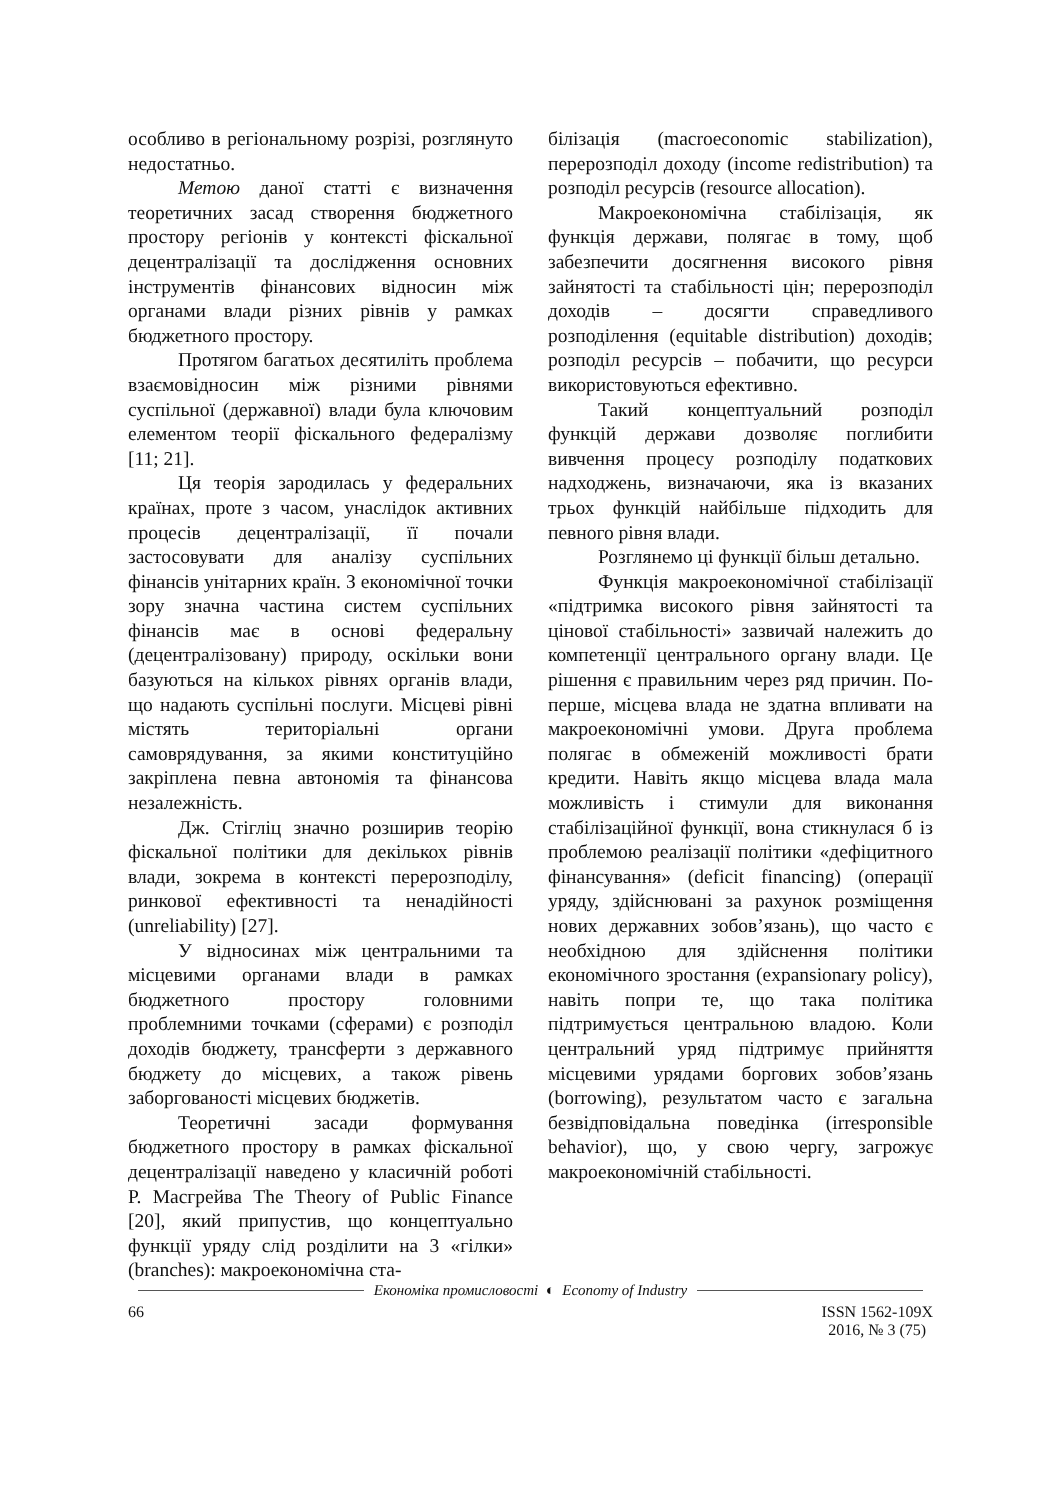особливо в регіональному розрізі, розглянуто недостатньо.
Метою даної статті є визначення теоретичних засад створення бюджетного простору регіонів у контексті фіскальної децентралізації та дослідження основних інструментів фінансових відносин між органами влади різних рівнів у рамках бюджетного простору.
Протягом багатьох десятиліть проблема взаємовідносин між різними рівнями суспільної (державної) влади була ключовим елементом теорії фіскального федералізму [11; 21].
Ця теорія зародилась у федеральних країнах, проте з часом, унаслідок активних процесів децентралізації, її почали застосовувати для аналізу суспільних фінансів унітарних країн. З економічної точки зору значна частина систем суспільних фінансів має в основі федеральну (децентралізовану) природу, оскільки вони базуються на кількох рівнях органів влади, що надають суспільні послуги. Місцеві рівні містять територіальні органи самоврядування, за якими конституційно закріплена певна автономія та фінансова незалежність.
Дж. Стігліц значно розширив теорію фіскальної політики для декількох рівнів влади, зокрема в контексті перерозподілу, ринкової ефективності та ненадійності (unreliability) [27].
У відносинах між центральними та місцевими органами влади в рамках бюджетного простору головними проблемними точками (сферами) є розподіл доходів бюджету, трансферти з державного бюджету до місцевих, а також рівень заборгованості місцевих бюджетів.
Теоретичні засади формування бюджетного простору в рамках фіскальної децентралізації наведено у класичній роботі Р. Масгрейва The Theory of Public Finance [20], який припустив, що концептуально функції уряду слід розділити на 3 «гілки» (branches): макроекономічна ста-
білізація (macroeconomic stabilization), перерозподіл доходу (income redistribution) та розподіл ресурсів (resource allocation).
Макроекономічна стабілізація, як функція держави, полягає в тому, щоб забезпечити досягнення високого рівня зайнятості та стабільності цін; перерозподіл доходів – досягти справедливого розподілення (equitable distribution) доходів; розподіл ресурсів – побачити, що ресурси використовуються ефективно.
Такий концептуальний розподіл функцій держави дозволяє поглибити вивчення процесу розподілу податкових надходжень, визначаючи, яка із вказаних трьох функцій найбільше підходить для певного рівня влади.
Розглянемо ці функції більш детально.
Функція макроекономічної стабілізації «підтримка високого рівня зайнятості та цінової стабільності» зазвичай належить до компетенції центрального органу влади. Це рішення є правильним через ряд причин. По-перше, місцева влада не здатна впливати на макроекономічні умови. Друга проблема полягає в обмеженій можливості брати кредити. Навіть якщо місцева влада мала можливість і стимули для виконання стабілізаційної функції, вона стикнулася б із проблемою реалізації політики «дефіцитного фінансування» (deficit financing) (операції уряду, здійснювані за рахунок розміщення нових державних зобов’язань), що часто є необхідною для здійснення політики економічного зростання (expansionary policy), навіть попри те, що така політика підтримується центральною владою. Коли центральний уряд підтримує прийняття місцевими урядами боргових зобов’язань (borrowing), результатом часто є загальна безвідповідальна поведінка (irresponsible behavior), що, у свою чергу, загрожує макроекономічній стабільності.
Економіка промисловості ◐ Economy of Industry
66 ISSN 1562-109X
2016, № 3 (75)